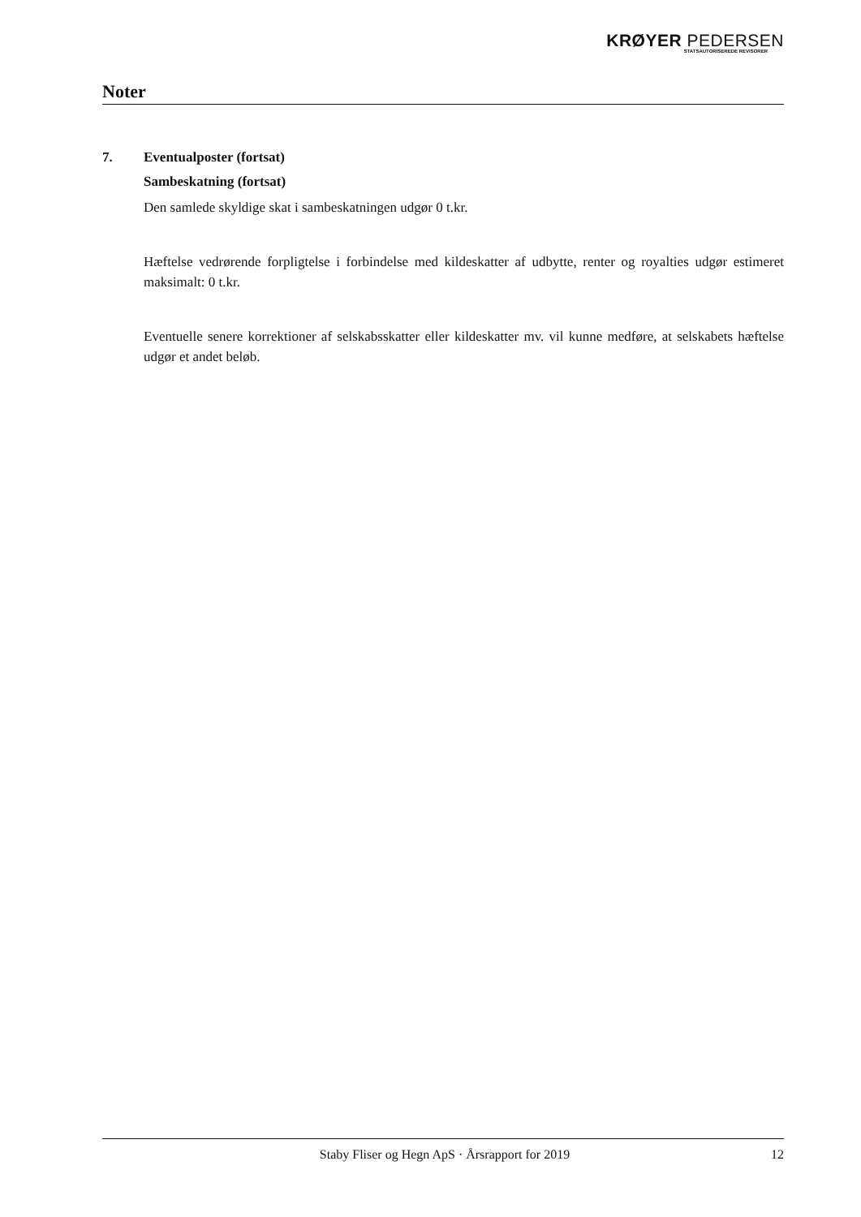KRØYER PEDERSEN
STATSAUTORISEREDE REVISORER
Noter
7. Eventualposter (fortsat)
Sambeskatning (fortsat)
Den samlede skyldige skat i sambeskatningen udgør 0 t.kr.
Hæftelse vedrørende forpligtelse i forbindelse med kildeskatter af udbytte, renter og royalties udgør estimeret maksimalt: 0 t.kr.
Eventuelle senere korrektioner af selskabsskatter eller kildeskatter mv. vil kunne medføre, at selskabets hæftelse udgør et andet beløb.
Staby Fliser og Hegn ApS · Årsrapport for 2019 12